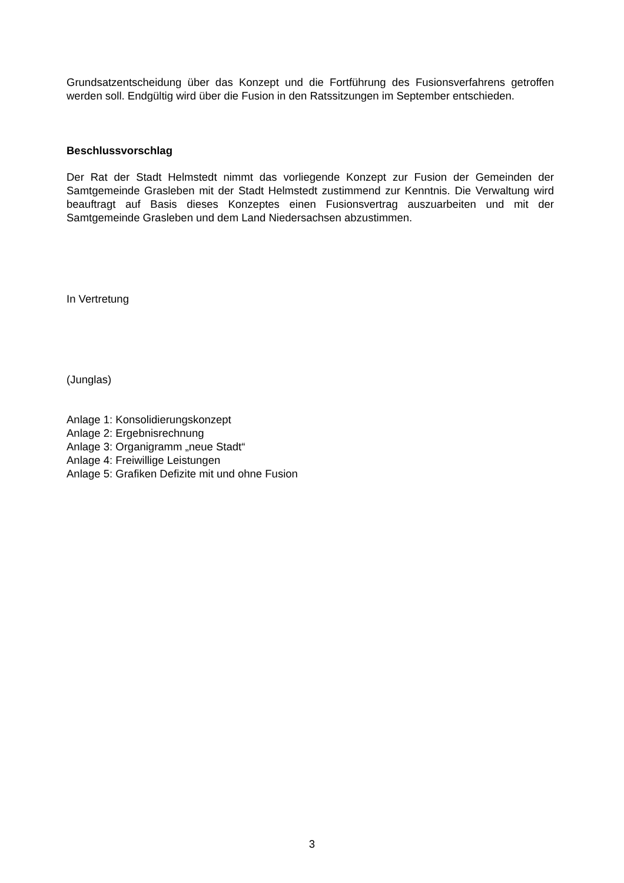Grundsatzentscheidung über das Konzept und die Fortführung des Fusionsverfahrens getroffen werden soll. Endgültig wird über die Fusion in den Ratssitzungen im September entschieden.
Beschlussvorschlag
Der Rat der Stadt Helmstedt nimmt das vorliegende Konzept zur Fusion der Gemeinden der Samtgemeinde Grasleben mit der Stadt Helmstedt zustimmend zur Kenntnis. Die Verwaltung wird beauftragt auf Basis dieses Konzeptes einen Fusionsvertrag auszuarbeiten und mit der Samtgemeinde Grasleben und dem Land Niedersachsen abzustimmen.
In Vertretung
(Junglas)
Anlage 1: Konsolidierungskonzept
Anlage 2: Ergebnisrechnung
Anlage 3: Organigramm „neue Stadt“
Anlage 4: Freiwillige Leistungen
Anlage 5: Grafiken Defizite mit und ohne Fusion
3